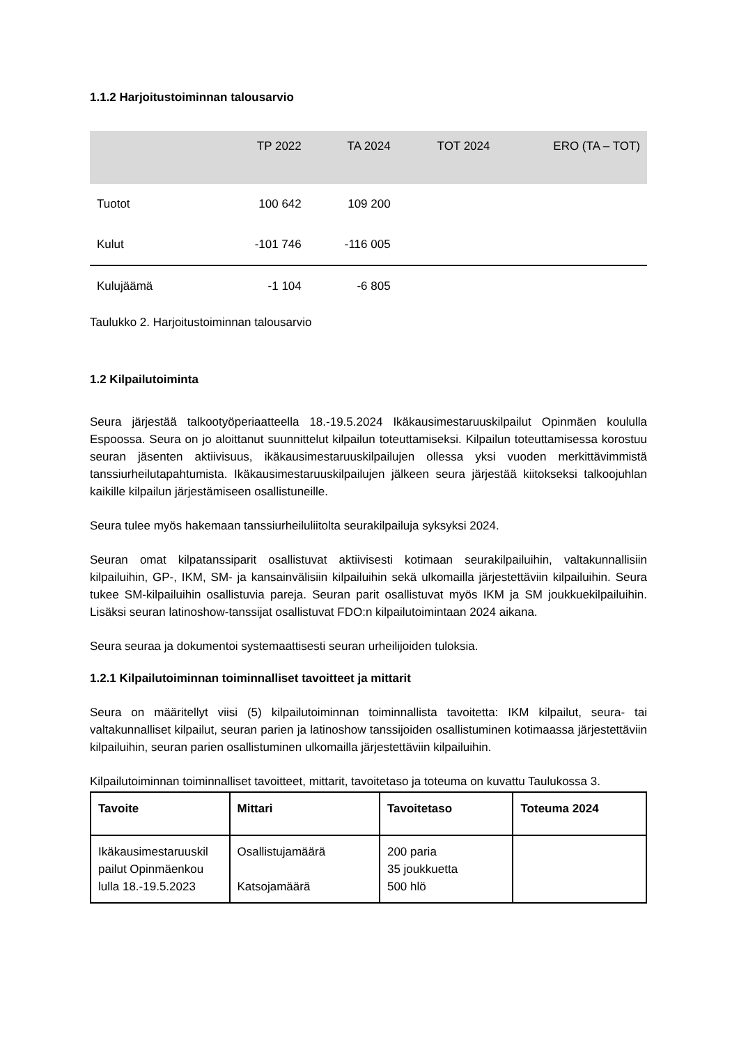1.1.2 Harjoitustoiminnan talousarvio
| | TP 2022 | TA 2024 | TOT 2024 | ERO (TA – TOT) |
| --- | --- | --- | --- | --- |
| Tuotot | 100 642 | 109 200 | | |
| Kulut | -101 746 | -116 005 | | |
| Kulujäämä | -1 104 | -6 805 | | |
Taulukko 2. Harjoitustoiminnan talousarvio
1.2 Kilpailutoiminta
Seura järjestää talkootyöperiaatteella 18.-19.5.2024 Ikäkausimestaruuskilpailut Opinmäen koululla Espoossa. Seura on jo aloittanut suunnittelut kilpailun toteuttamiseksi. Kilpailun toteuttamisessa korostuu seuran jäsenten aktiivisuus, ikäkausimestaruuskilpailujen ollessa yksi vuoden merkittävimmistä tanssiurheilutapahtumista. Ikäkausimestaruuskilpailujen jälkeen seura järjestää kiitokseksi talkoojuhlan kaikille kilpailun järjestämiseen osallistuneille.
Seura tulee myös hakemaan tanssiurheiluliitolta seurakilpailuja syksyksi 2024.
Seuran omat kilpatanssiparit osallistuvat aktiivisesti kotimaan seurakilpailuihin, valtakunnallisiin kilpailuihin, GP-, IKM, SM- ja kansainvälisiin kilpailuihin sekä ulkomailla järjestettäviin kilpailuihin. Seura tukee SM-kilpailuihin osallistuvia pareja. Seuran parit osallistuvat myös IKM ja SM joukkuekilpailuihin. Lisäksi seuran latinoshow-tanssijat osallistuvat FDO:n kilpailutoimintaan 2024 aikana.
Seura seuraa ja dokumentoi systemaattisesti seuran urheilijoiden tuloksia.
1.2.1 Kilpailutoiminnan toiminnalliset tavoitteet ja mittarit
Seura on määritellyt viisi (5) kilpailutoiminnan toiminnallista tavoitetta: IKM kilpailut, seura- tai valtakunnalliset kilpailut, seuran parien ja latinoshow tanssijoiden osallistuminen kotimaassa järjestettäviin kilpailuihin, seuran parien osallistuminen ulkomailla järjestettäviin kilpailuihin.
Kilpailutoiminnan toiminnalliset tavoitteet, mittarit, tavoitetaso ja toteuma on kuvattu Taulukossa 3.
| Tavoite | Mittari | Tavoitetaso | Toteuma 2024 |
| --- | --- | --- | --- |
| Ikäkausimestaruuskil pailut Opinmäenkou lulla 18.-19.5.2023 | Osallistujamäärä Katsojamäärä | 200 paria 35 joukkuetta 500 hlö | |